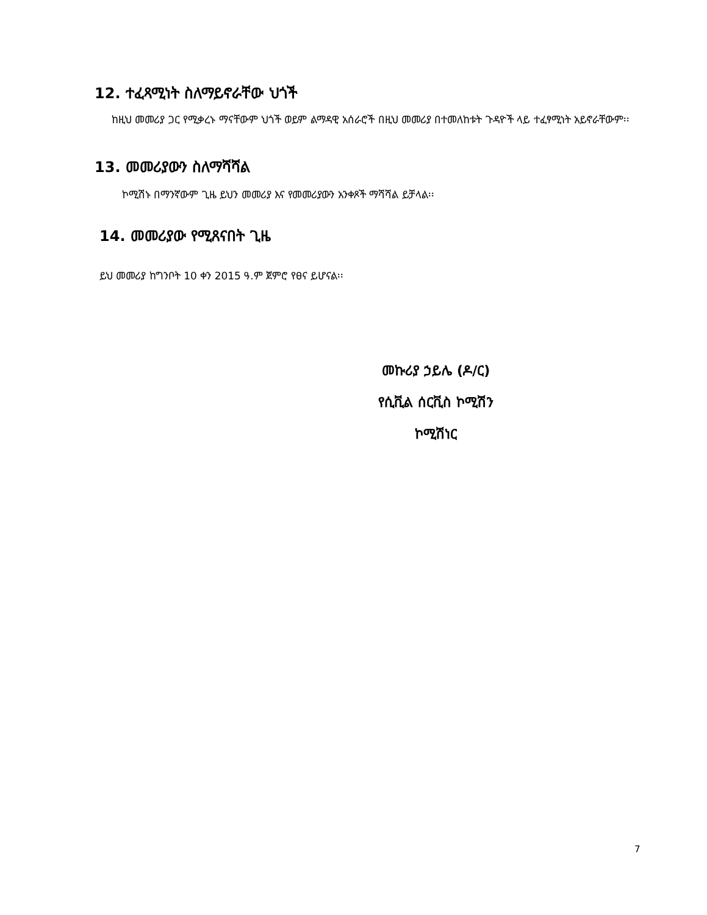12. ተፈጻሚነት ስለማይኖራቸው ህጎች
ከዚህ መመሪያ ጋር የሚቃረኑ ማናቸውም ህጎች ወይም ልማዳዊ አሰራሮች በዚህ መመሪያ በተመለከቱት ጉዳዮች ላይ ተፈፃሚነት አይኖራቸውም፡፡
13. መመሪያውን ስለማሻሻል
ኮሚሽኑ በማንኛውም ጊዜ ይህን መመሪያ እና የመመሪያውን አንቀጾች ማሻሻል ይቻላል፡፡
14. መመሪያው የሚጸናበት ጊዜ
ይህ መመሪያ ከግንቦት 10 ቀን 2015 ዓ.ም ጀምሮ የፀና ይሆናል፡፡
መኩሪያ ኃይሌ (ዶ/ር)
የሲቪል ሰርቪስ ኮሚሽን
ኮሚሽነር
7